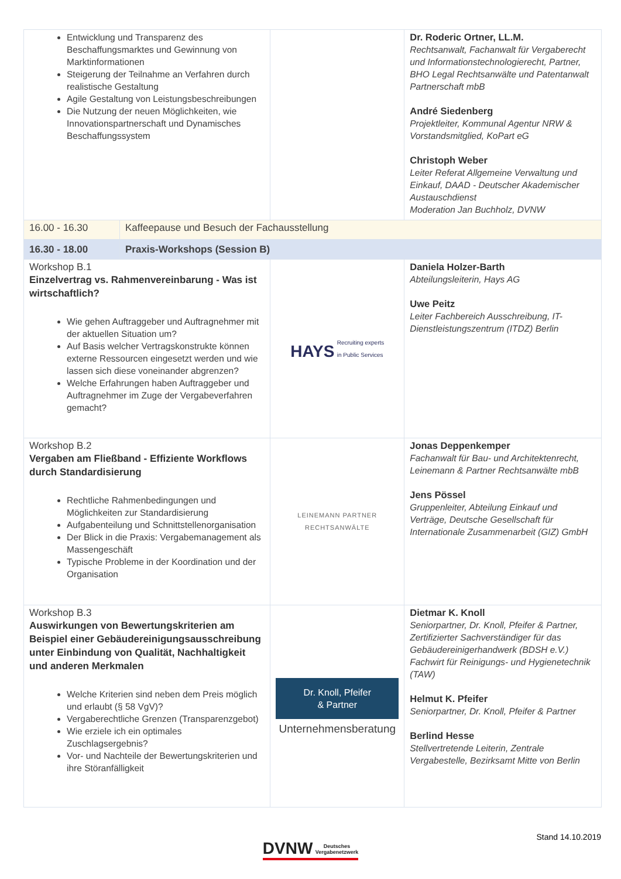| Entwicklung und Transparenz des Beschaffungsmarktes und Gewinnung von Marktinformationen Steigerung der Teilnahme an Verfahren durch realistische Gestaltung Agile Gestaltung von Leistungsbeschreibungen Die Nutzung der neuen Möglichkeiten, wie Innovationspartnerschaft und Dynamisches Beschaffungssystem | | | Dr. Roderic Ortner, LL.M. Rechtsanwalt, Fachanwalt für Vergaberecht und Informationstechnologierecht, Partner, BHO Legal Rechtsanwälte und Patentanwalt Partnerschaft mbB André Siedenberg Projektleiter, Kommunal Agentur NRW & Vorstandsmitglied, KoPart eG Christoph Weber Leiter Referat Allgemeine Verwaltung und Einkauf, DAAD - Deutscher Akademischer Austauschdienst Moderation Jan Buchholz, DVNW |
| 16.00 - 16.30 | Kaffeepause und Besuch der Fachausstellung | | |
| 16.30 - 18.00 | Praxis-Workshops (Session B) | | |
| Workshop B.1 Einzelvertrag vs. Rahmenvereinbarung - Was ist wirtschaftlich? Wie gehen Auftraggeber und Auftragnehmer mit der aktuellen Situation um? Auf Basis welcher Vertragskonstrukte können externe Ressourcen eingesetzt werden und wie lassen sich diese voneinander abgrenzen? Welche Erfahrungen haben Auftraggeber und Auftragnehmer im Zuge der Vergabeverfahren gemacht? | | HAYS Recruiting experts in Public Services | Daniela Holzer-Barth Abteilungsleiterin, Hays AG Uwe Peitz Leiter Fachbereich Ausschreibung, IT-Dienstleistungszentrum (ITDZ) Berlin |
| Workshop B.2 Vergaben am Fließband - Effiziente Workflows durch Standardisierung Rechtliche Rahmenbedingungen und Möglichkeiten zur Standardisierung Aufgabenteilung und Schnittstellenorganisation Der Blick in die Praxis: Vergabemanagement als Massengeschäft Typische Probleme in der Koordination und der Organisation | | LEINEMANN PARTNER RECHTSANWÄLTE | Jonas Deppenkemper Fachanwalt für Bau- und Architektenrecht, Leinemann & Partner Rechtsanwälte mbB Jens Pössel Gruppenleiter, Abteilung Einkauf und Verträge, Deutsche Gesellschaft für Internationale Zusammenarbeit (GIZ) GmbH |
| Workshop B.3 Auswirkungen von Bewertungskriterien am Beispiel einer Gebäudereinigungsausschreibung unter Einbindung von Qualität, Nachhaltigkeit und anderen Merkmalen Welche Kriterien sind neben dem Preis möglich und erlaubt (§ 58 VgV)? Vergaberechtliche Grenzen (Transparenzgebot) Wie erziele ich ein optimales Zuschlagsergebnis? Vor- und Nachteile der Bewertungskriterien und ihre Störanfälligkeit | | Dr. Knoll, Pfeifer & Partner Unternehmensberatung | Dietmar K. Knoll Seniorpartner, Dr. Knoll, Pfeifer & Partner, Zertifizierter Sachverständiger für das Gebäudereinigerhandwerk (BDSH e.V.) Fachwirt für Reinigungs- und Hygienetechnik (TAW) Helmut K. Pfeifer Seniorpartner, Dr. Knoll, Pfeifer & Partner Berlind Hesse Stellvertretende Leiterin, Zentrale Vergabestelle, Bezirksamt Mitte von Berlin |
Stand 14.10.2019
DVNW Deutsches
Vergabenetzwerk